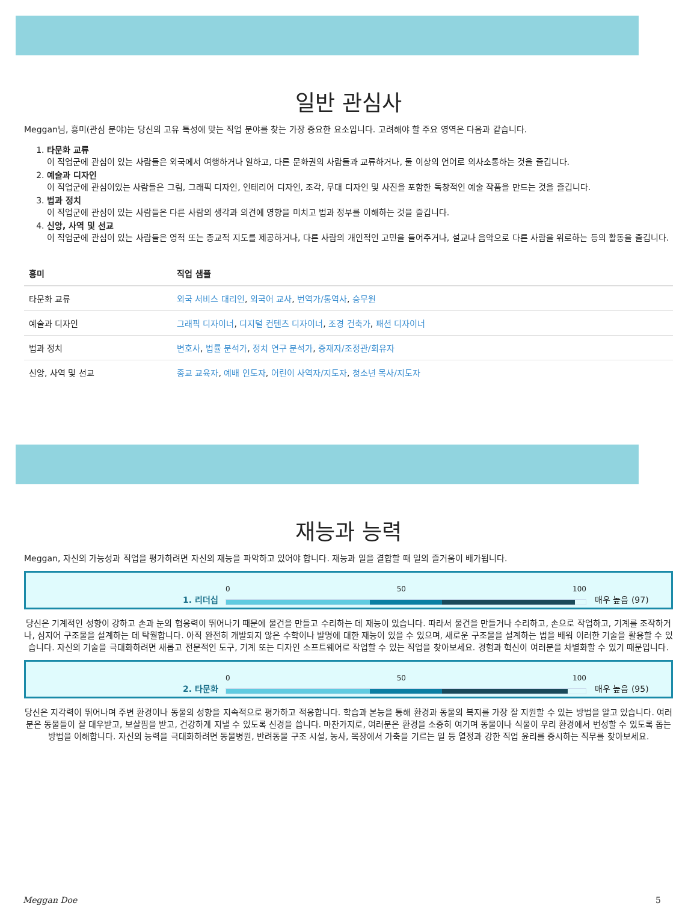일반 관심사
Meggan님, 흥미(관심 분야)는 당신의 고유 특성에 맞는 직업 분야를 찾는 가장 중요한 요소입니다. 고려해야 할 주요 영역은 다음과 같습니다.
1. 타문화 교류
이 직업군에 관심이 있는 사람들은 외국에서 여행하거나 일하고, 다른 문화권의 사람들과 교류하거나, 둘 이상의 언어로 의사소통하는 것을 즐깁니다.
2. 예술과 디자인
이 직업군에 관심이있는 사람들은 그림, 그래픽 디자인, 인테리어 디자인, 조각, 무대 디자인 및 사진을 포함한 독창적인 예술 작품을 만드는 것을 즐깁니다.
3. 법과 정치
이 직업군에 관심이 있는 사람들은 다른 사람의 생각과 의견에 영향을 미치고 법과 정부를 이해하는 것을 즐깁니다.
4. 신앙, 사역 및 선교
이 직업군에 관심이 있는 사람들은 영적 또는 종교적 지도를 제공하거나, 다른 사람의 개인적인 고민을 들어주거나, 설교나 음악으로 다른 사람을 위로하는 등의 활동을 즐깁니다.
| 흥미 | 직업 샘플 |
| --- | --- |
| 타문화 교류 | 외국 서비스 대리인 , 외국어 교사 , 번역가/통역사 , 승무원 |
| 예술과 디자인 | 그래픽 디자이너 , 디지털 컨텐츠 디자이너 , 조경 건축가 , 패션 디자이너 |
| 법과 정치 | 변호사 , 법률 분석가 , 정치 연구 분석가 , 중재자/조정관/회유자 |
| 신앙, 사역 및 선교 | 종교 교육자 , 예배 인도자 , 어린이 사역자/지도자 , 청소년 목사/지도자 |
재능과 능력
Meggan, 자신의 가능성과 직업을 평가하려면 자신의 재능을 파악하고 있어야 합니다. 재능과 일을 결합할 때 일의 즐거움이 배가됩니다.
1. 리더십
0 50 100
매우 높음 (97)
당신은 기계적인 성향이 강하고 손과 눈의 협응력이 뛰어나기 때문에 물건을 만들고 수리하는 데 재능이 있습니다. 따라서 물건을 만들거나 수리하고, 손으로 작업하고, 기계를 조작하거나, 심지어 구조물을 설계하는 데 탁월합니다. 아직 완전히 개발되지 않은 수학이나 발명에 대한 재능이 있을 수 있으며, 새로운 구조물을 설계하는 법을 배워 이러한 기술을 활용할 수 있습니다. 자신의 기술을 극대화하려면 새롭고 전문적인 도구, 기계 또는 디자인 소프트웨어로 작업할 수 있는 직업을 찾아보세요. 경험과 혁신이 여러분을 차별화할 수 있기 때문입니다.
2. 타문화
0 50 100
매우 높음 (95)
당신은 지각력이 뛰어나며 주변 환경이나 동물의 성향을 지속적으로 평가하고 적응합니다. 학습과 본능을 통해 환경과 동물의 복지를 가장 잘 지원할 수 있는 방법을 알고 있습니다. 여러분은 동물들이 잘 대우받고, 보살핌을 받고, 건강하게 지낼 수 있도록 신경을 씁니다. 마찬가지로, 여러분은 환경을 소중히 여기며 동물이나 식물이 우리 환경에서 번성할 수 있도록 돕는 방법을 이해합니다. 자신의 능력을 극대화하려면 동물병원, 반려동물 구조 시설, 농사, 목장에서 가축을 기르는 일 등 열정과 강한 직업 윤리를 중시하는 직무를 찾아보세요.
Meggan Doe 5